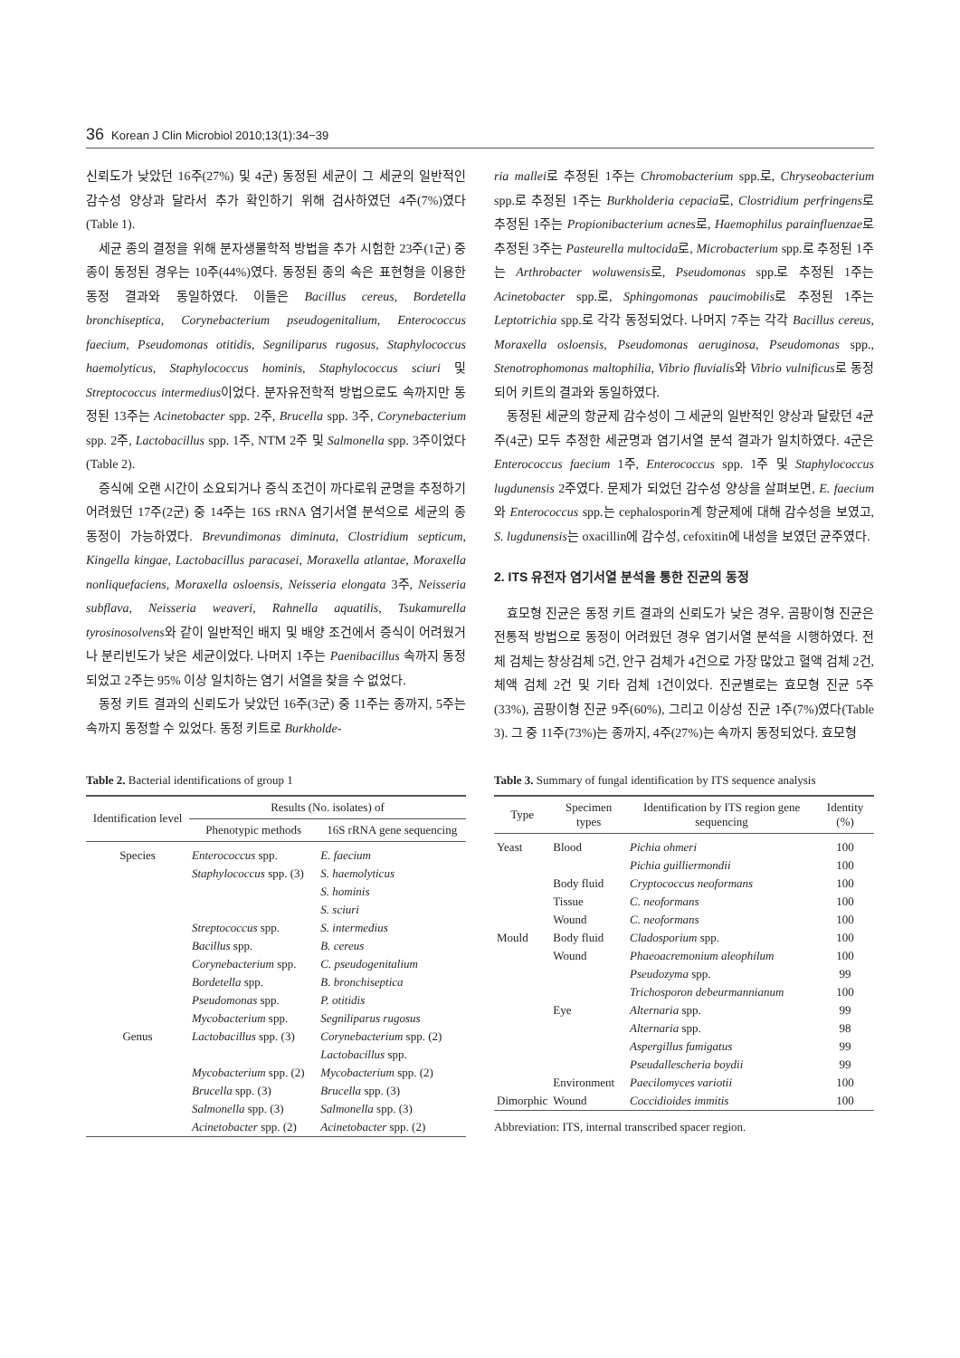36 Korean J Clin Microbiol 2010;13(1):34−39
신뢰도가 낮았던 16주(27%) 및 4군) 동정된 세균이 그 세균의 일반적인 감수성 양상과 달라서 추가 확인하기 위해 검사하였던 4주(7%)였다(Table 1).
세균 종의 결정을 위해 분자생물학적 방법을 추가 시험한 23주(1군) 중 종이 동정된 경우는 10주(44%)였다. 동정된 종의 속은 표현형을 이용한 동정 결과와 동일하였다. 이들은 Bacillus cereus, Bordetella bronchiseptica, Corynebacterium pseudogenitalium, Enterococcus faecium, Pseudomonas otitidis, Segniliparus rugosus, Staphylococcus haemolyticus, Staphylococcus hominis, Staphylococcus sciuri 및 Streptococcus intermedius이었다. 분자유전학적 방법으로도 속까지만 동정된 13주는 Acinetobacter spp. 2주, Brucella spp. 3주, Corynebacterium spp. 2주, Lactobacillus spp. 1주, NTM 2주 및 Salmonella spp. 3주이었다 (Table 2).
증식에 오랜 시간이 소요되거나 증식 조건이 까다로워 균명을 추정하기 어려웠던 17주(2군) 중 14주는 16S rRNA 염기서열 분석으로 세균의 종 동정이 가능하였다. Brevundimonas diminuta, Clostridium septicum, Kingella kingae, Lactobacillus paracasei, Moraxella atlantae, Moraxella nonliquefaciens, Moraxella osloensis, Neisseria elongata 3주, Neisseria subflava, Neisseria weaveri, Rahnella aquatilis, Tsukamurella tyrosinosolvens와 같이 일반적인 배지 및 배양 조건에서 증식이 어려웠거나 분리빈도가 낮은 세균이었다. 나머지 1주는 Paenibacillus 속까지 동정되었고 2주는 95% 이상 일치하는 염기 서열을 찾을 수 없었다.
동정 키트 결과의 신뢰도가 낮았던 16주(3군) 중 11주는 종까지, 5주는 속까지 동정할 수 있었다. 동정 키트로 Burkholde-
ria mallei로 추정된 1주는 Chromobacterium spp.로, Chryseobacterium spp.로 추정된 1주는 Burkholderia cepacia로, Clostridium perfringens로 추정된 1주는 Propionibacterium acnes로, Haemophilus parainfluenzae로 추정된 3주는 Pasteurella multocida로, Microbacterium spp.로 추정된 1주는 Arthrobacter woluwensis로, Pseudomonas spp.로 추정된 1주는 Acinetobacter spp.로, Sphingomonas paucimobilis로 추정된 1주는 Leptotrichia spp.로 각각 동정되었다. 나머지 7주는 각각 Bacillus cereus, Moraxella osloensis, Pseudomonas aeruginosa, Pseudomonas spp., Stenotrophomonas maltophilia, Vibrio fluvialis와 Vibrio vulnificus로 동정되어 키트의 결과와 동일하였다.
동정된 세균의 항균제 감수성이 그 세균의 일반적인 양상과 달랐던 4균주(4군) 모두 추정한 세균명과 염기서열 분석 결과가 일치하였다. 4군은 Enterococcus faecium 1주, Enterococcus spp. 1주 및 Staphylococcus lugdunensis 2주였다. 문제가 되었던 감수성 양상을 살펴보면, E. faecium와 Enterococcus spp.는 cephalosporin계 항균제에 대해 감수성을 보였고, S. lugdunensis는 oxacillin에 감수성, cefoxitin에 내성을 보였던 균주였다.
2. ITS 유전자 염기서열 분석을 통한 진균의 동정
효모형 진균은 동정 키트 결과의 신뢰도가 낮은 경우, 곰팡이형 진균은 전통적 방법으로 동정이 어려웠던 경우 염기서열 분석을 시행하였다. 전체 검체는 창상검체 5건, 안구 검체가 4건으로 가장 많았고 혈액 검체 2건, 체액 검체 2건 및 기타 검체 1건이었다. 진균별로는 효모형 진균 5주(33%), 곰팡이형 진균 9주(60%), 그리고 이상성 진균 1주(7%)였다(Table 3). 그 중 11주(73%)는 종까지, 4주(27%)는 속까지 동정되었다. 효모형
Table 2. Bacterial identifications of group 1
| Identification level | Results (No. isolates) of | |
| --- | --- | --- |
| | Phenotypic methods | 16S rRNA gene sequencing |
| Species | Enterococcus spp. | E. faecium |
| | Staphylococcus spp. (3) | S. haemolyticus |
| | | S. hominis |
| | | S. sciuri |
| | Streptococcus spp. | S. intermedius |
| | Bacillus spp. | B. cereus |
| | Corynebacterium spp. | C. pseudogenitalium |
| | Bordetella spp. | B. bronchiseptica |
| | Pseudomonas spp. | P. otitidis |
| | Mycobacterium spp. | Segniliparus rugosus |
| Genus | Lactobacillus spp. (3) | Corynebacterium spp. (2) |
| | | Lactobacillus spp. |
| | Mycobacterium spp. (2) | Mycobacterium spp. (2) |
| | Brucella spp. (3) | Brucella spp. (3) |
| | Salmonella spp. (3) | Salmonella spp. (3) |
| | Acinetobacter spp. (2) | Acinetobacter spp. (2) |
Table 3. Summary of fungal identification by ITS sequence analysis
| Type | Specimen types | Identification by ITS region gene sequencing | Identity (%) |
| --- | --- | --- | --- |
| Yeast | Blood | Pichia ohmeri | 100 |
| | | Pichia guilliermondii | 100 |
| | Body fluid | Cryptococcus neoformans | 100 |
| | Tissue | C. neoformans | 100 |
| | Wound | C. neoformans | 100 |
| Mould | Body fluid | Cladosporium spp. | 100 |
| | Wound | Phaeoacremonium aleophilum | 100 |
| | | Pseudozyma spp. | 99 |
| | | Trichosporon debeurmannianum | 100 |
| | Eye | Alternaria spp. | 99 |
| | | Alternaria spp. | 98 |
| | | Aspergillus fumigatus | 99 |
| | | Pseudallescheria boydii | 99 |
| | Environment | Paecilomyces variotii | 100 |
| Dimorphic | Wound | Coccidioides immitis | 100 |
Abbreviation: ITS, internal transcribed spacer region.